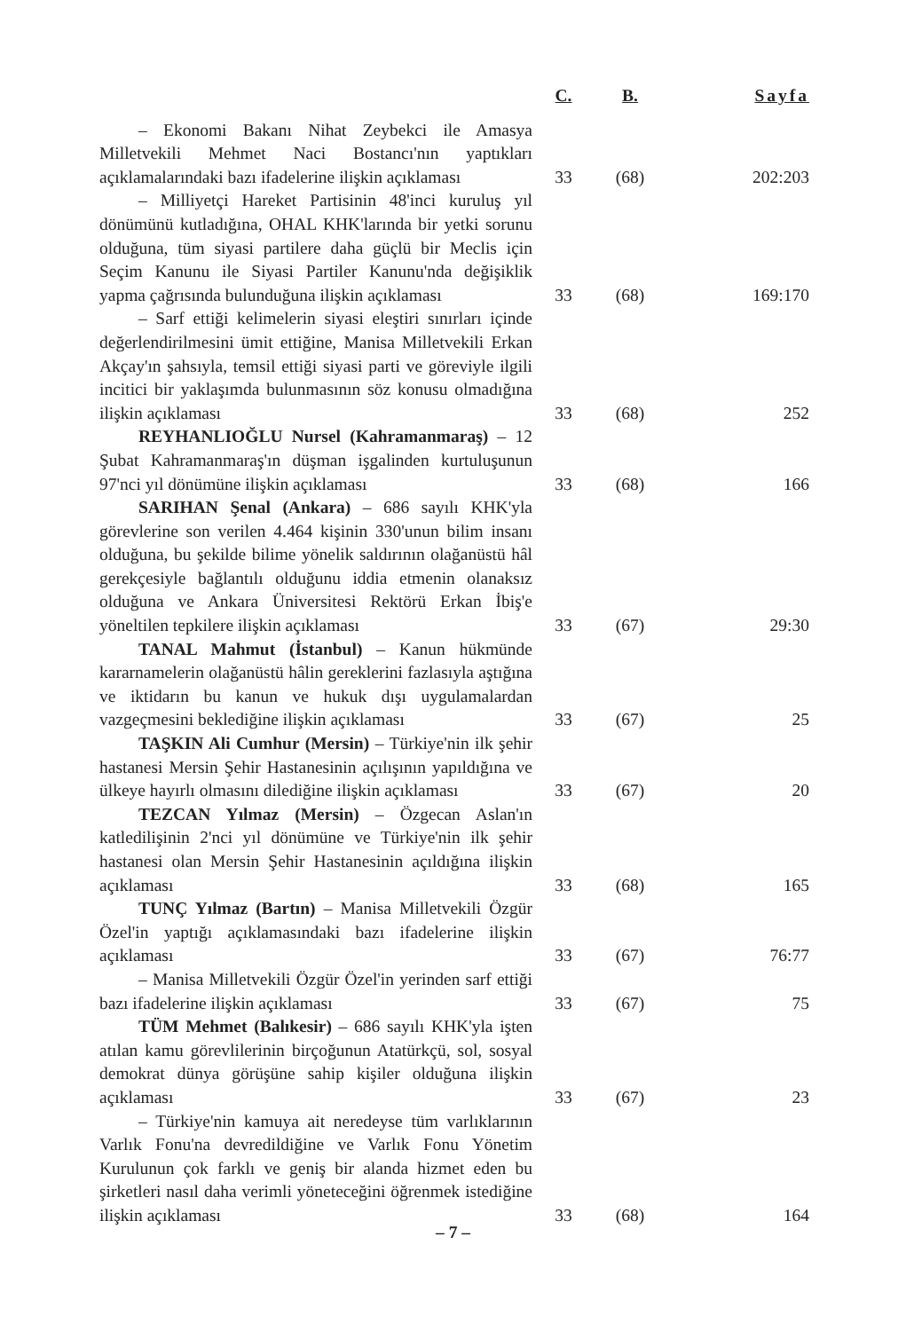| | C. | B. | Sayfa |
| --- | --- | --- | --- |
| – Ekonomi Bakanı Nihat Zeybekci ile Amasya Milletvekili Mehmet Naci Bostancı'nın yaptıkları açıklamalarındaki bazı ifadelerine ilişkin açıklaması | 33 | (68) | 202:203 |
| – Milliyetçi Hareket Partisinin 48'inci kuruluş yıl dönümünü kutladığına, OHAL KHK'larında bir yetki sorunu olduğuna, tüm siyasi partilere daha güçlü bir Meclis için Seçim Kanunu ile Siyasi Partiler Kanunu'nda değişiklik yapma çağrısında bulunduğuna ilişkin açıklaması | 33 | (68) | 169:170 |
| – Sarf ettiği kelimelerin siyasi eleştiri sınırları içinde değerlendirilmesini ümit ettiğine, Manisa Milletvekili Erkan Akçay'ın şahsıyla, temsil ettiği siyasi parti ve göreviyle ilgili incitici bir yaklaşımda bulunmasının söz konusu olmadığına ilişkin açıklaması | 33 | (68) | 252 |
| REYHANLIOĞLU Nursel (Kahramanmaraş) – 12 Şubat Kahramanmaraş'ın düşman işgalinden kurtuluşunun 97'nci yıl dönümüne ilişkin açıklaması | 33 | (68) | 166 |
| SARIHAN Şenal (Ankara) – 686 sayılı KHK'yla görevlerine son verilen 4.464 kişinin 330'unun bilim insanı olduğuna, bu şekilde bilime yönelik saldırının olağanüstü hâl gerekçesiyle bağlantılı olduğunu iddia etmenin olanaksız olduğuna ve Ankara Üniversitesi Rektörü Erkan İbiş'e yöneltilen tepkilere ilişkin açıklaması | 33 | (67) | 29:30 |
| TANAL Mahmut (İstanbul) – Kanun hükmünde kararnamelerin olağanüstü hâlin gereklerini fazlasıyla aştığına ve iktidarın bu kanun ve hukuk dışı uygulamalardan vazgeçmesini beklediğine ilişkin açıklaması | 33 | (67) | 25 |
| TAŞKIN Ali Cumhur (Mersin) – Türkiye'nin ilk şehir hastanesi Mersin Şehir Hastanesinin açılışının yapıldığına ve ülkeye hayırlı olmasını dilediğine ilişkin açıklaması | 33 | (67) | 20 |
| TEZCAN Yılmaz (Mersin) – Özgecan Aslan'ın katledilişinin 2'nci yıl dönümüne ve Türkiye'nin ilk şehir hastanesi olan Mersin Şehir Hastanesinin açıldığına ilişkin açıklaması | 33 | (68) | 165 |
| TUNÇ Yılmaz (Bartın) – Manisa Milletvekili Özgür Özel'in yaptığı açıklamasındaki bazı ifadelerine ilişkin açıklaması | 33 | (67) | 76:77 |
| – Manisa Milletvekili Özgür Özel'in yerinden sarf ettiği bazı ifadelerine ilişkin açıklaması | 33 | (67) | 75 |
| TÜM Mehmet (Balıkesir) – 686 sayılı KHK'yla işten atılan kamu görevlilerinin birçoğunun Atatürkçü, sol, sosyal demokrat dünya görüşüne sahip kişiler olduğuna ilişkin açıklaması | 33 | (67) | 23 |
| – Türkiye'nin kamuya ait neredeyse tüm varlıklarının Varlık Fonu'na devredildiğine ve Varlık Fonu Yönetim Kurulunun çok farklı ve geniş bir alanda hizmet eden bu şirketleri nasıl daha verimli yöneteceğini öğrenmek istediğine ilişkin açıklaması | 33 | (68) | 164 |
– 7 –